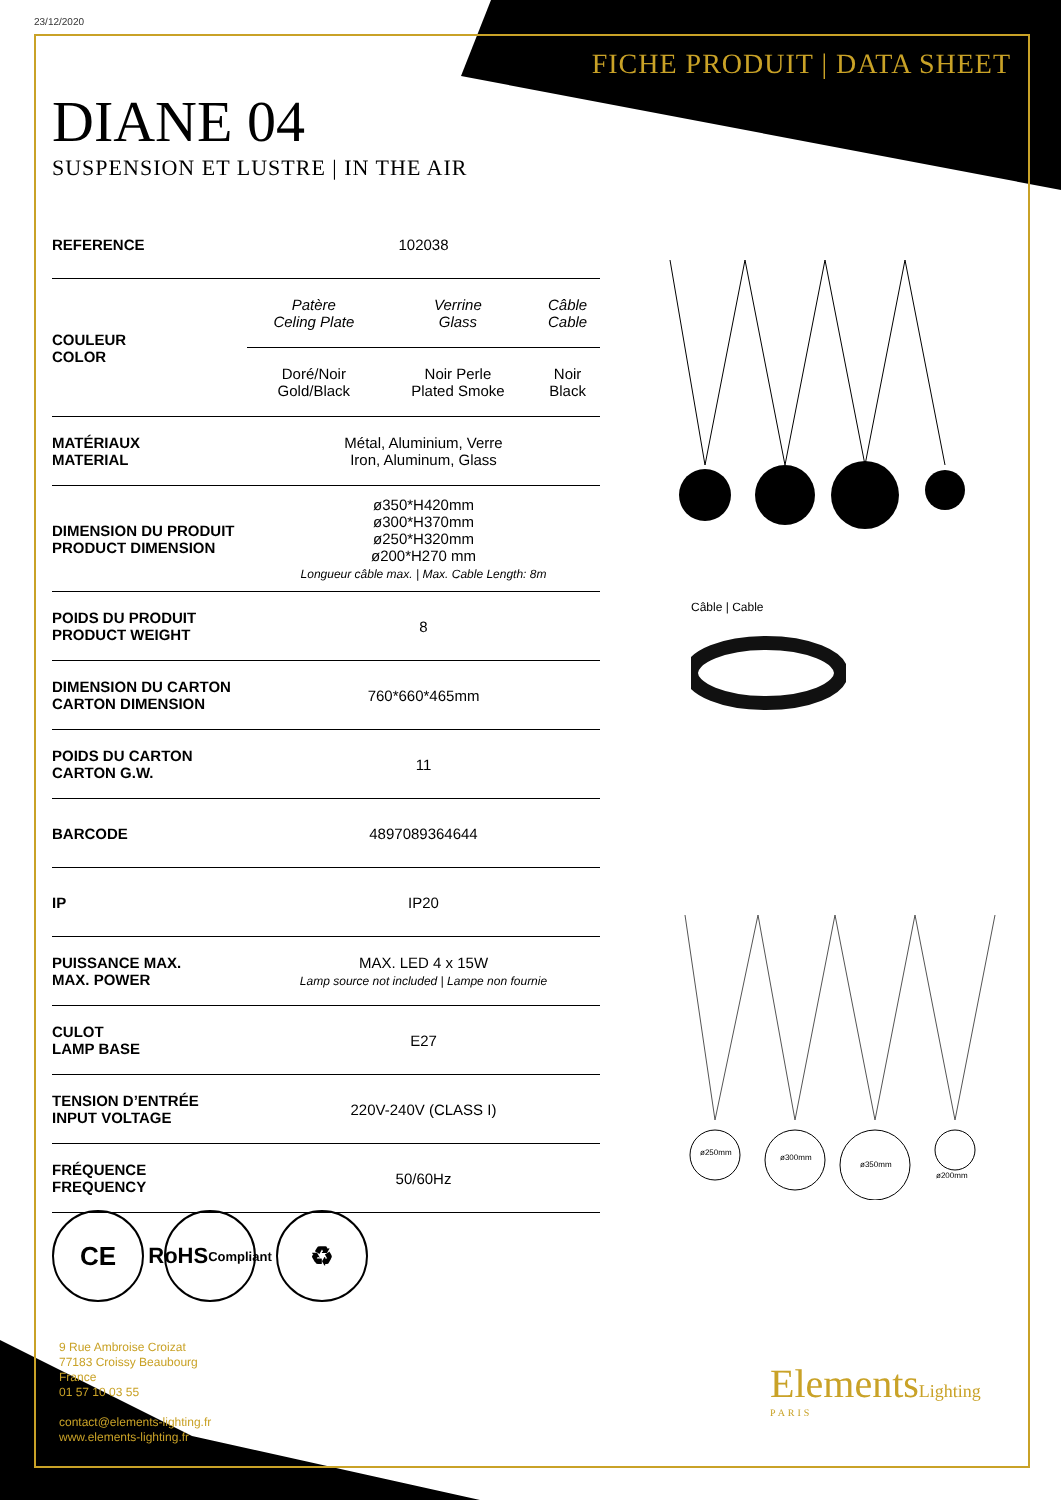23/12/2020
FICHE PRODUIT | DATA SHEET
DIANE 04
SUSPENSION ET LUSTRE | IN THE AIR
| REFERENCE | 102038 | | |
| COULEUR COLOR | Patère Celing Plate | Verrine Glass | Câble Cable |
| | Doré/Noir Gold/Black | Noir Perle Plated Smoke | Noir Black |
| MATÉRIAUX MATERIAL | Métal, Aluminium, Verre Iron, Aluminum, Glass | | |
| DIMENSION DU PRODUIT PRODUCT DIMENSION | ø350*H420mm ø300*H370mm ø250*H320mm ø200*H270 mm Longueur câble max. / Max. Cable Length: 8m | | |
| POIDS DU PRODUIT PRODUCT WEIGHT | 8 | | |
| DIMENSION DU CARTON CARTON DIMENSION | 760*660*465mm | | |
| POIDS DU CARTON CARTON G.W. | 11 | | |
| BARCODE | 4897089364644 | | |
| IP | IP20 | | |
| PUISSANCE MAX. MAX. POWER | MAX. LED 4 x 15W Lamp source not included / Lampe non fournie | | |
| CULOT LAMP BASE | E27 | | |
| TENSION D’ENTRÉE INPUT VOLTAGE | 220V-240V (CLASS I) | | |
| FRÉQUENCE FREQUENCY | 50/60Hz | | |
Câble | Cable
ø250mm
ø300mm
ø350mm
ø200mm
CE
RoHS
Compliant
♻
9 Rue Ambroise Croizat
77183 Croissy Beaubourg
France
01 57 10 03 55
contact@elements-lighting.fr
www.elements-lighting.fr
ElementsLighting
PARIS